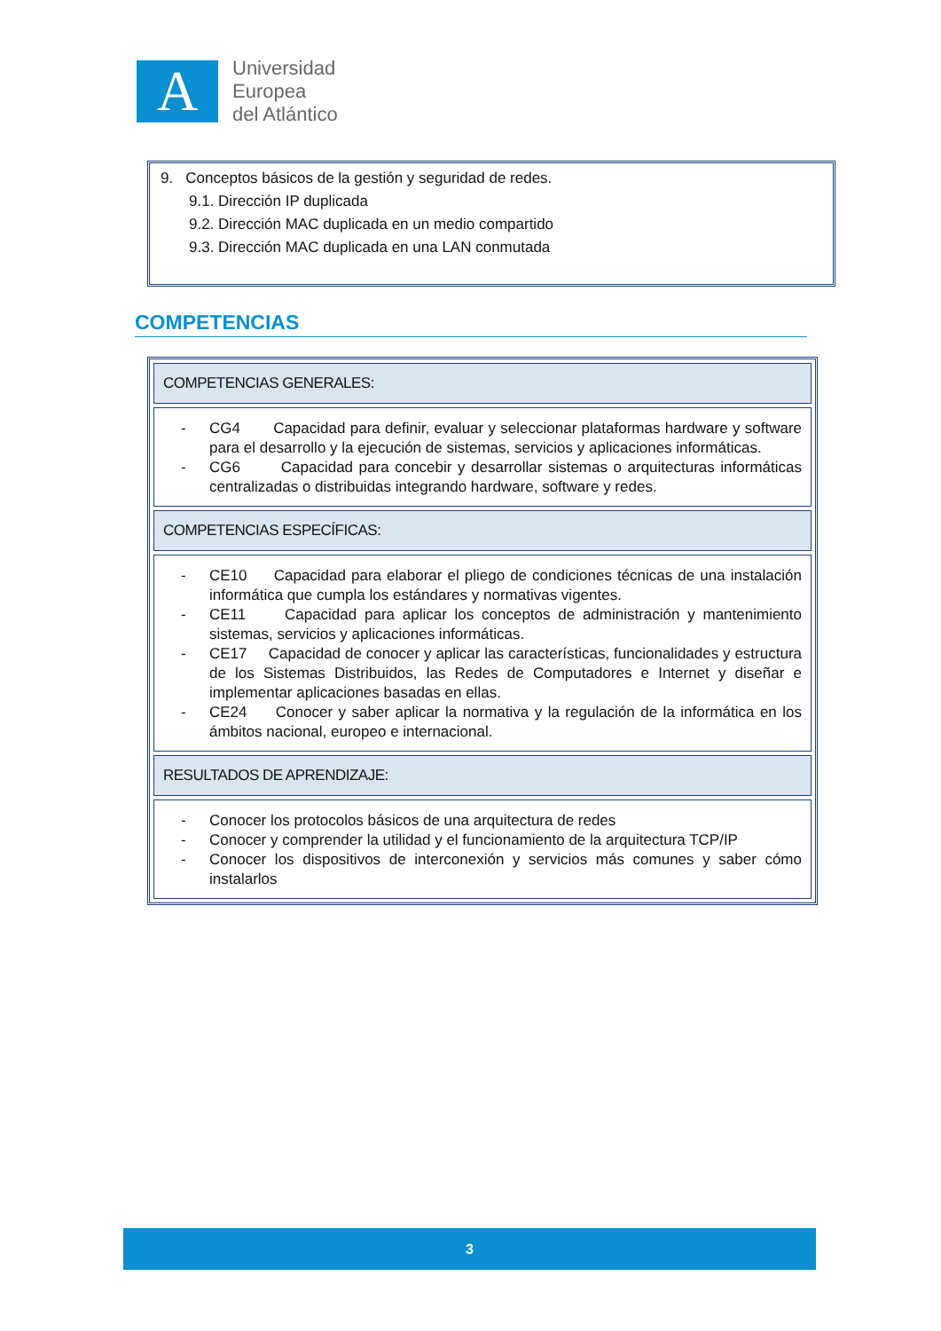A
Universidad
Europea
del Atlántico
9. Conceptos básicos de la gestión y seguridad de redes.
9.1. Dirección IP duplicada
9.2. Dirección MAC duplicada en un medio compartido
9.3. Dirección MAC duplicada en una LAN conmutada
COMPETENCIAS
| COMPETENCIAS GENERALES: |
| --- |
| - CG4 Capacidad para definir, evaluar y seleccionar plataformas hardware y software para el desarrollo y la ejecución de sistemas, servicios y aplicaciones informáticas. - CG6 Capacidad para concebir y desarrollar sistemas o arquitecturas informáticas centralizadas o distribuidas integrando hardware, software y redes. |
| COMPETENCIAS ESPECÍFICAS: |
| - CE10 Capacidad para elaborar el pliego de condiciones técnicas de una instalación informática que cumpla los estándares y normativas vigentes. - CE11 Capacidad para aplicar los conceptos de administración y mantenimiento sistemas, servicios y aplicaciones informáticas. - CE17 Capacidad de conocer y aplicar las características, funcionalidades y estructura de los Sistemas Distribuidos, las Redes de Computadores e Internet y diseñar e implementar aplicaciones basadas en ellas. - CE24 Conocer y saber aplicar la normativa y la regulación de la informática en los ámbitos nacional, europeo e internacional. |
| RESULTADOS DE APRENDIZAJE: |
| - Conocer los protocolos básicos de una arquitectura de redes - Conocer y comprender la utilidad y el funcionamiento de la arquitectura TCP/IP - Conocer los dispositivos de interconexión y servicios más comunes y saber cómo instalarlos |
3